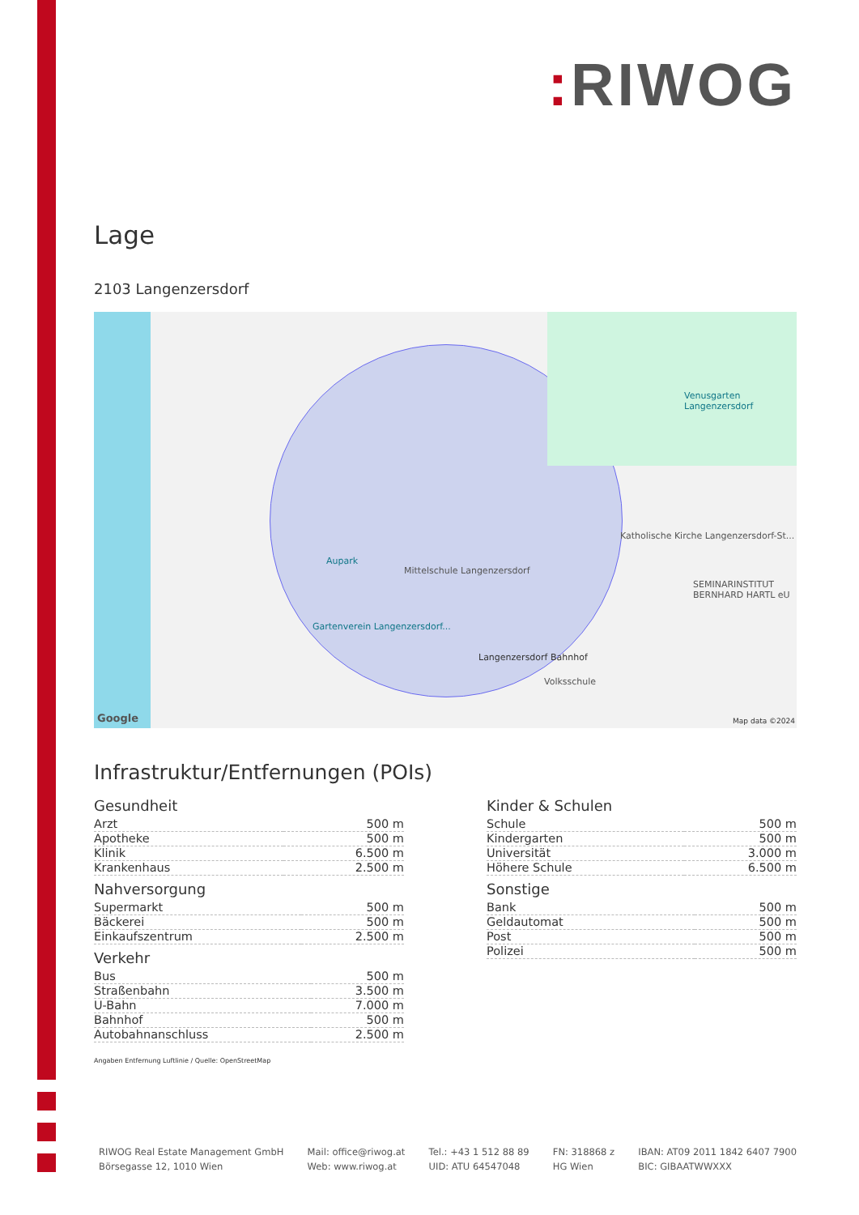: RIWOG
Lage
2103 Langenzersdorf
Aupark
Mittelschule Langenzersdorf
Langenzersdorf Bahnhof
Volksschule
Venusgarten Langenzersdorf
Katholische Kirche Langenzersdorf-St...
SEMINARINSTITUT BERNHARD HARTL eU
Gartenverein Langenzersdorf...
Google Map data ©2024
Infrastruktur/Entfernungen (POIs)
Gesundheit
| Arzt | 500 m |
| Apotheke | 500 m |
| Klinik | 6.500 m |
| Krankenhaus | 2.500 m |
Nahversorgung
| Supermarkt | 500 m |
| Bäckerei | 500 m |
| Einkaufszentrum | 2.500 m |
Verkehr
| Bus | 500 m |
| Straßenbahn | 3.500 m |
| U-Bahn | 7.000 m |
| Bahnhof | 500 m |
| Autobahnanschluss | 2.500 m |
Kinder & Schulen
| Schule | 500 m |
| Kindergarten | 500 m |
| Universität | 3.000 m |
| Höhere Schule | 6.500 m |
Sonstige
| Bank | 500 m |
| Geldautomat | 500 m |
| Post | 500 m |
| Polizei | 500 m |
Angaben Entfernung Luftlinie / Quelle: OpenStreetMap
RIWOG Real Estate Management GmbH
Börsegasse 12, 1010 Wien
Mail: office@riwog.at
Web: www.riwog.at
Tel.: +43 1 512 88 89
UID: ATU 64547048
FN: 318868 z
HG Wien
IBAN: AT09 2011 1842 6407 7900
BIC: GIBAATWWXXX